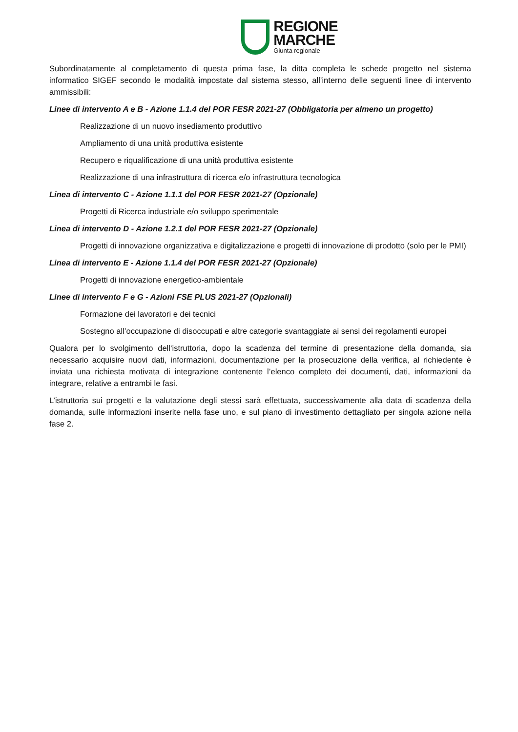REGIONE
MARCHE
Giunta regionale
Subordinatamente al completamento di questa prima fase, la ditta completa le schede progetto nel sistema informatico SIGEF secondo le modalità impostate dal sistema stesso, all’interno delle seguenti linee di intervento ammissibili:
Linee di intervento A e B - Azione 1.1.4 del POR FESR 2021-27 (Obbligatoria per almeno un progetto)
Realizzazione di un nuovo insediamento produttivo
Ampliamento di una unità produttiva esistente
Recupero e riqualificazione di una unità produttiva esistente
Realizzazione di una infrastruttura di ricerca e/o infrastruttura tecnologica
Linea di intervento C - Azione 1.1.1 del POR FESR 2021-27 (Opzionale)
Progetti di Ricerca industriale e/o sviluppo sperimentale
Linea di intervento D - Azione 1.2.1 del POR FESR 2021-27 (Opzionale)
Progetti di innovazione organizzativa e digitalizzazione e progetti di innovazione di prodotto (solo per le PMI)
Linea di intervento E - Azione 1.1.4 del POR FESR 2021-27 (Opzionale)
Progetti di innovazione energetico-ambientale
Linee di intervento F e G - Azioni FSE PLUS 2021-27 (Opzionali)
Formazione dei lavoratori e dei tecnici
Sostegno all’occupazione di disoccupati e altre categorie svantaggiate ai sensi dei regolamenti europei
Qualora per lo svolgimento dell‘istruttoria, dopo la scadenza del termine di presentazione della domanda, sia necessario acquisire nuovi dati, informazioni, documentazione per la prosecuzione della verifica, al richiedente è inviata una richiesta motivata di integrazione contenente l’elenco completo dei documenti, dati, informazioni da integrare, relative a entrambi le fasi.
L’istruttoria sui progetti e la valutazione degli stessi sarà effettuata, successivamente alla data di scadenza della domanda, sulle informazioni inserite nella fase uno, e sul piano di investimento dettagliato per singola azione nella fase 2.